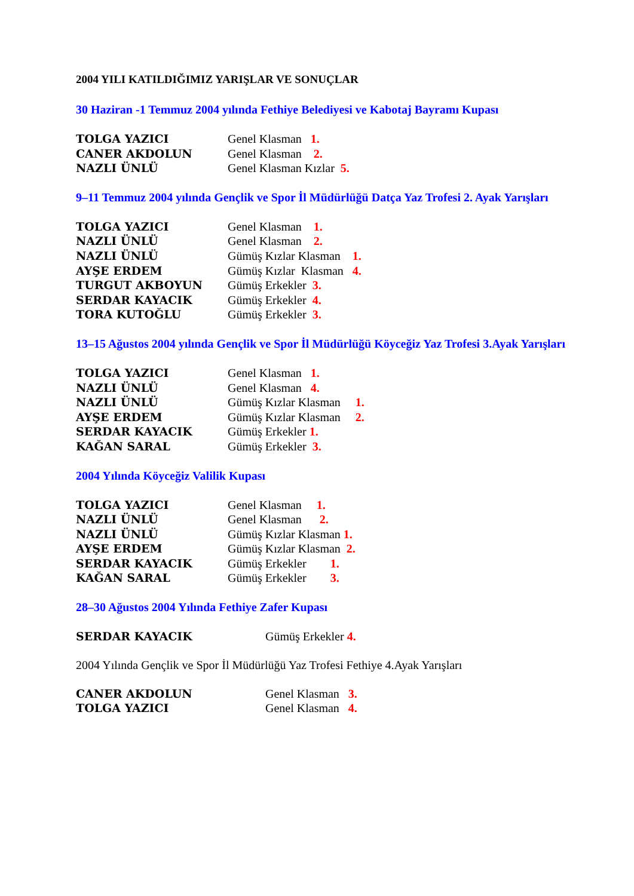2004 YILI KATILDIĞIMIZ YARIŞLAR VE SONUÇLAR
30 Haziran -1 Temmuz 2004 yılında Fethiye Belediyesi ve Kabotaj Bayramı Kupası
| TOLGA YAZICI | Genel Klasman 1. |
| CANER AKDOLUN | Genel Klasman 2. |
| NAZLI ÜNLÜ | Genel Klasman Kızlar 5. |
9–11 Temmuz 2004 yılında Gençlik ve Spor İl Müdürlüğü Datça Yaz Trofesi 2. Ayak Yarışları
| TOLGA YAZICI | Genel Klasman 1. |
| NAZLI ÜNLÜ | Genel Klasman 2. |
| NAZLI ÜNLÜ | Gümüş Kızlar Klasman 1. |
| AYŞE ERDEM | Gümüş Kızlar Klasman 4. |
| TURGUT AKBOYUN | Gümüş Erkekler 3. |
| SERDAR KAYACIK | Gümüş Erkekler 4. |
| TORA KUTOĞLU | Gümüş Erkekler 3. |
13–15 Ağustos 2004 yılında Gençlik ve Spor İl Müdürlüğü Köyceğiz Yaz Trofesi 3.Ayak Yarışları
| TOLGA YAZICI | Genel Klasman 1. |
| NAZLI ÜNLÜ | Genel Klasman 4. |
| NAZLI ÜNLÜ | Gümüş Kızlar Klasman 1. |
| AYŞE ERDEM | Gümüş Kızlar Klasman 2. |
| SERDAR KAYACIK | Gümüş Erkekler 1. |
| KAĞAN SARAL | Gümüş Erkekler 3. |
2004 Yılında Köyceğiz Valilik Kupası
| TOLGA YAZICI | Genel Klasman 1. |
| NAZLI ÜNLÜ | Genel Klasman 2. |
| NAZLI ÜNLÜ | Gümüş Kızlar Klasman 1. |
| AYŞE ERDEM | Gümüş Kızlar Klasman 2. |
| SERDAR KAYACIK | Gümüş Erkekler 1. |
| KAĞAN SARAL | Gümüş Erkekler 3. |
28–30 Ağustos 2004 Yılında Fethiye Zafer Kupası
| SERDAR KAYACIK | Gümüş Erkekler 4. |
2004 Yılında Gençlik ve Spor İl Müdürlüğü Yaz Trofesi Fethiye 4.Ayak Yarışları
| CANER AKDOLUN | Genel Klasman 3. |
| TOLGA YAZICI | Genel Klasman 4. |